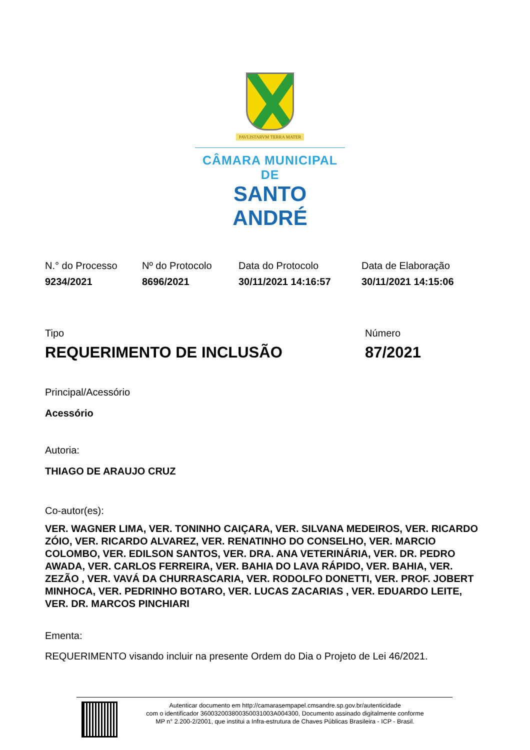PAVLISTARVM TERRA MATER
CÂMARA MUNICIPAL DE
SANTO ANDRÉ
| N.° do Processo | Nº do Protocolo | Data do Protocolo | Data de Elaboração |
| --- | --- | --- | --- |
| 9234/2021 | 8696/2021 | 30/11/2021 14:16:57 | 30/11/2021 14:15:06 |
| Tipo | Número |
| --- | --- |
| REQUERIMENTO DE INCLUSÃO | 87/2021 |
Principal/Acessório
Acessório
Autoria:
THIAGO DE ARAUJO CRUZ
Co-autor(es):
VER. WAGNER LIMA, VER. TONINHO CAIÇARA, VER. SILVANA MEDEIROS, VER. RICARDO ZÓIO, VER. RICARDO ALVAREZ, VER. RENATINHO DO CONSELHO, VER. MARCIO COLOMBO, VER. EDILSON SANTOS, VER. DRA. ANA VETERINÁRIA, VER. DR. PEDRO AWADA, VER. CARLOS FERREIRA, VER. BAHIA DO LAVA RÁPIDO, VER. BAHIA, VER. ZEZÃO , VER. VAVÁ DA CHURRASCARIA, VER. RODOLFO DONETTI, VER. PROF. JOBERT MINHOCA, VER. PEDRINHO BOTARO, VER. LUCAS ZACARIAS , VER. EDUARDO LEITE, VER. DR. MARCOS PINCHIARI
Ementa:
REQUERIMENTO visando incluir na presente Ordem do Dia o Projeto de Lei 46/2021.
Autenticar documento em http://camarasempapel.cmsandre.sp.gov.br/autenticidade
com o identificador 360032003800350031003A004300, Documento assinado digitalmente conforme
MP n° 2.200-2/2001, que institui a Infra-estrutura de Chaves Públicas Brasileira - ICP - Brasil.